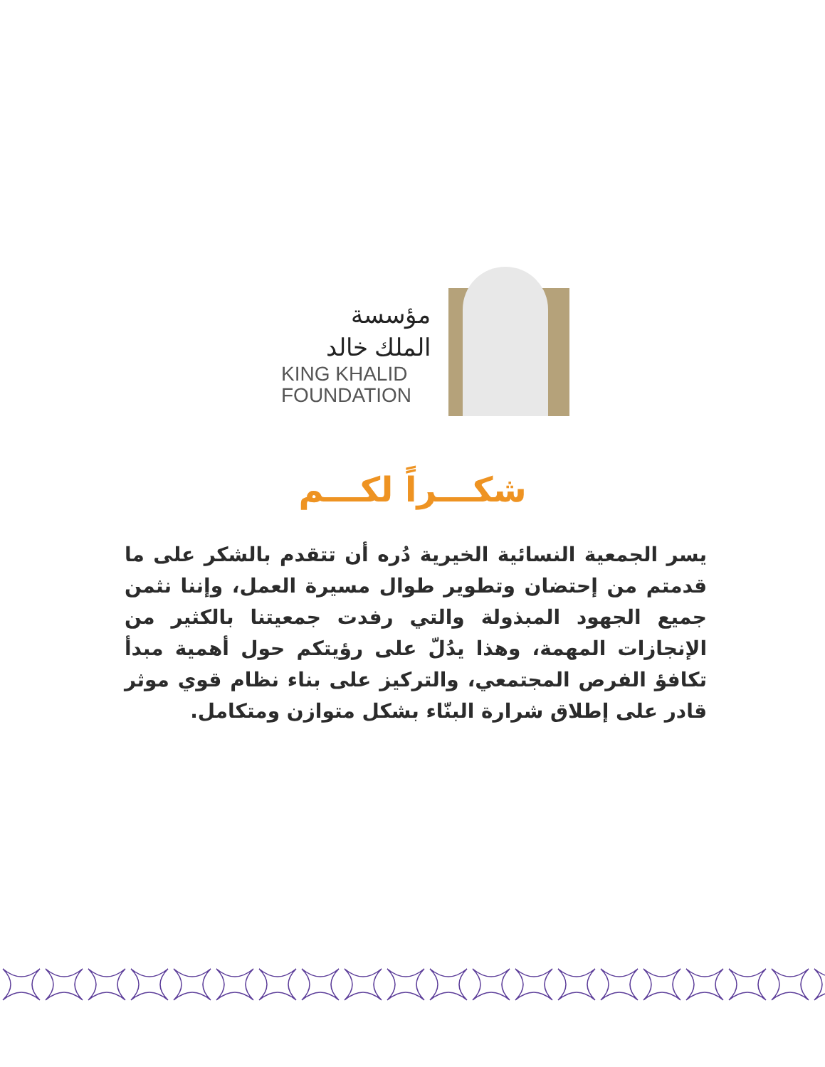مؤسسة
الملك خالد
KING KHALID
FOUNDATION
شكـــراً لكـــم
يسر الجمعية النسائية الخيرية دُره أن تتقدم بالشكر على ما قدمتم من إحتضان وتطوير طوال مسيرة العمل، وإننا نثمن جميع الجهود المبذولة والتي رفدت جمعيتنا بالكثير من الإنجازات المهمة، وهذا يدُلّ على رؤيتكم حول أهمية مبدأ تكافؤ الفرص المجتمعي، والتركيز على بناء نظام قوي موثر قادر على إطلاق شرارة البنّاء بشكل متوازن ومتكامل.